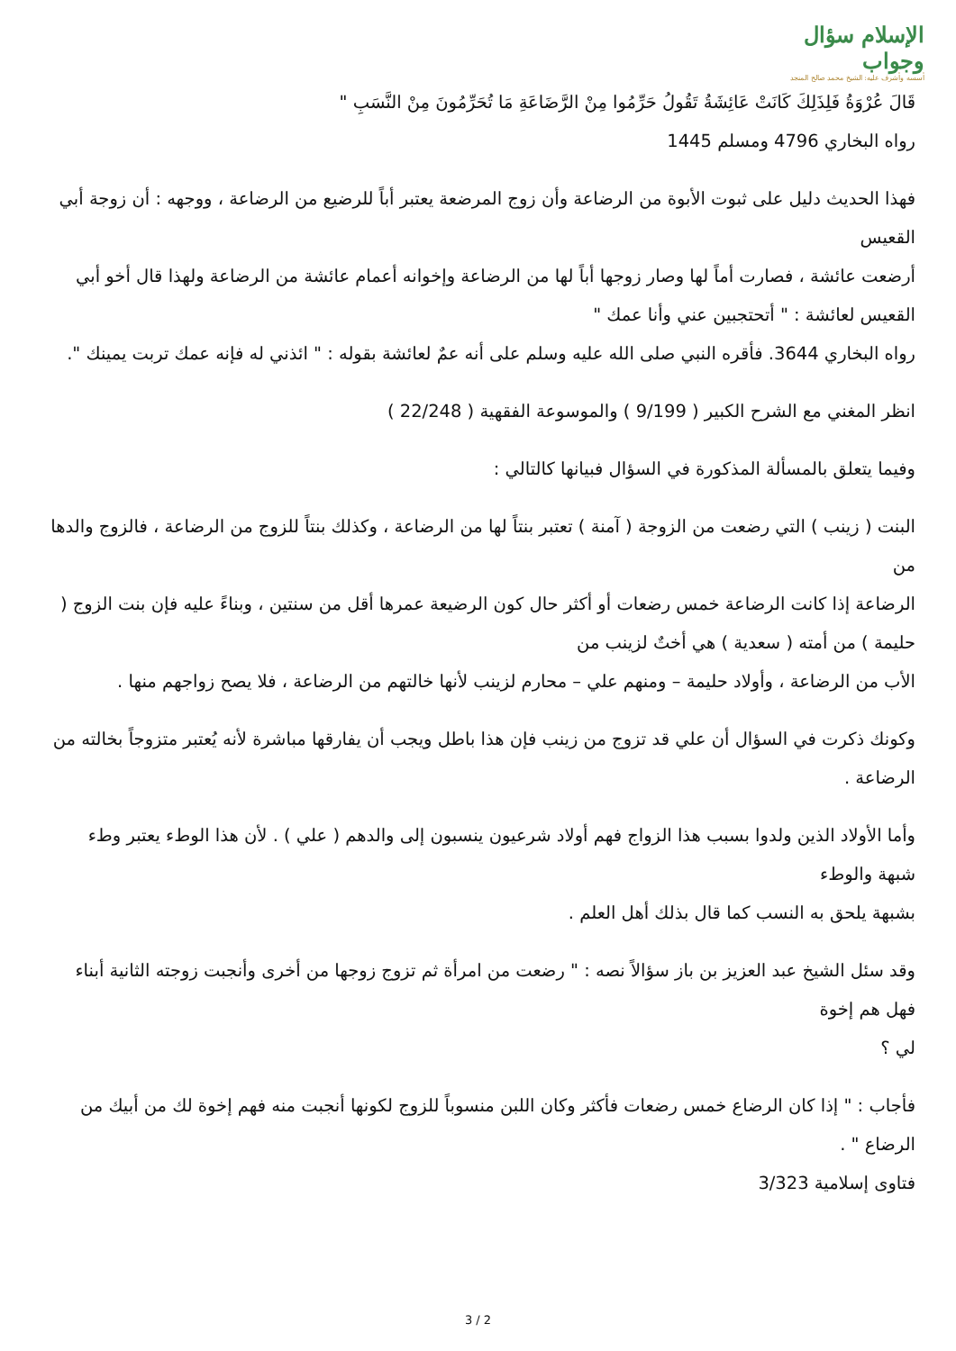الإسلام سؤال وجواب
أسسه وأشرف عليه: الشيخ محمد صالح المنجد
قَالَ عُرْوَةُ فَلِذَلِكَ كَانَتْ عَائِشَةُ تَقُولُ حَرِّمُوا مِنْ الرَّضَاعَةِ مَا تُحَرِّمُونَ مِنْ النَّسَبِ "
رواه البخاري 4796 ومسلم 1445
فهذا الحديث دليل على ثبوت الأبوة من الرضاعة وأن زوج المرضعة يعتبر أباً للرضيع من الرضاعة ، ووجهه : أن زوجة أبي القعيس
أرضعت عائشة ، فصارت أماً لها وصار زوجها أباً لها من الرضاعة وإخوانه أعمام عائشة من الرضاعة ولهذا قال أخو أبي القعيس لعائشة : " أتحتجبين عني وأنا عمك "
رواه البخاري 3644. فأقره النبي صلى الله عليه وسلم على أنه عمٌ لعائشة بقوله : " ائذني له فإنه عمك تربت يمينك ".
انظر المغني مع الشرح الكبير ( 9/199 ) والموسوعة الفقهية ( 22/248 )
وفيما يتعلق بالمسألة المذكورة في السؤال فبيانها كالتالي :
البنت ( زينب ) التي رضعت من الزوجة ( آمنة ) تعتبر بنتاً لها من الرضاعة ، وكذلك بنتاً للزوج من الرضاعة ، فالزوج والدها من
الرضاعة إذا كانت الرضاعة خمس رضعات أو أكثر حال كون الرضيعة عمرها أقل من سنتين ، وبناءً عليه فإن بنت الزوج ( حليمة ) من أمته ( سعدية ) هي أختٌ لزينب من
الأب من الرضاعة ، وأولاد حليمة – ومنهم علي – محارم لزينب لأنها خالتهم من الرضاعة ، فلا يصح زواجهم منها .
وكونك ذكرت في السؤال أن علي قد تزوج من زينب فإن هذا باطل ويجب أن يفارقها مباشرة لأنه يُعتبر متزوجاً بخالته من الرضاعة .
وأما الأولاد الذين ولدوا بسبب هذا الزواج فهم أولاد شرعيون ينسبون إلى والدهم ( علي ) . لأن هذا الوطء يعتبر وطء شبهة والوطء
بشبهة يلحق به النسب كما قال بذلك أهل العلم .
وقد سئل الشيخ عبد العزيز بن باز سؤالاً نصه : " رضعت من امرأة ثم تزوج زوجها من أخرى وأنجبت زوجته الثانية أبناء فهل هم إخوة
لي ؟
فأجاب : " إذا كان الرضاع خمس رضعات فأكثر وكان اللبن منسوباً للزوج لكونها أنجبت منه فهم إخوة لك من أبيك من الرضاع " .
فتاوى إسلامية 3/323
3 / 2